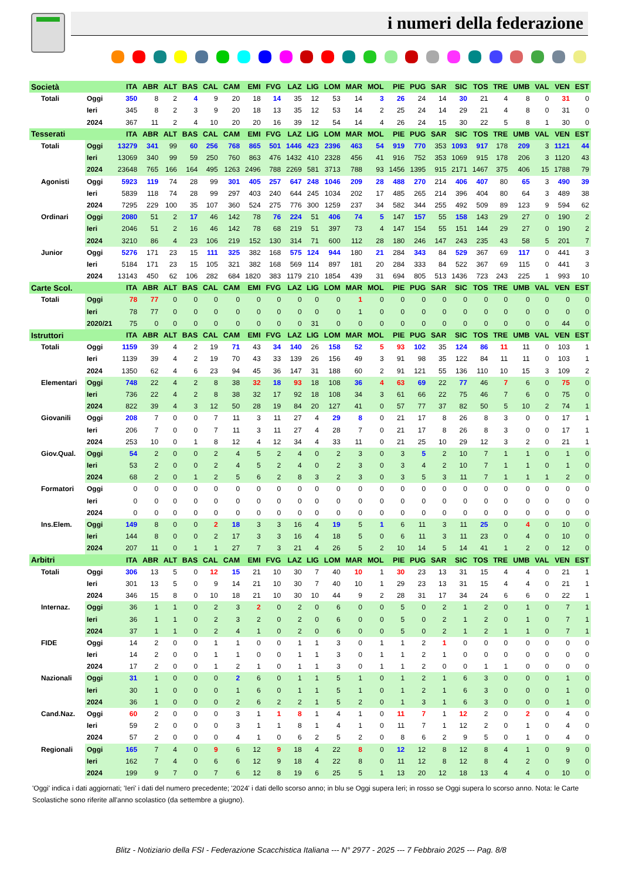i numeri della federazione
| Società | | ITA | ABR | ALT | BAS | CAL | CAM | EMI | FVG | LAZ | LIG | LOM | MAR | MOL | PIE | PUG | SAR | SIC | TOS | TRE | UMB | VAL | VEN | EST |
| --- | --- | --- | --- | --- | --- | --- | --- | --- | --- | --- | --- | --- | --- | --- | --- | --- | --- | --- | --- | --- | --- | --- | --- | --- |
| Totali | Oggi | 350 | 8 | 2 | 4 | 9 | 20 | 18 | 14 | 35 | 12 | 53 | 14 | 3 | 26 | 24 | 14 | 30 | 21 | 4 | 8 | 0 | 31 | 0 |
| | Ieri | 345 | 8 | 2 | 3 | 9 | 20 | 18 | 13 | 35 | 12 | 53 | 14 | 2 | 25 | 24 | 14 | 29 | 21 | 4 | 8 | 0 | 31 | 0 |
| | 2024 | 367 | 11 | 2 | 4 | 10 | 20 | 20 | 16 | 39 | 12 | 54 | 14 | 4 | 26 | 24 | 15 | 30 | 22 | 5 | 8 | 1 | 30 | 0 |
| Tesserati | | ITA | ABR | ALT | BAS | CAL | CAM | EMI | FVG | LAZ | LIG | LOM | MAR | MOL | PIE | PUG | SAR | SIC | TOS | TRE | UMB | VAL | VEN | EST |
| Totali | Oggi | 13279 | 341 | 99 | 60 | 256 | 768 | 865 | 501 | 1446 | 423 | 2396 | 463 | 54 | 919 | 770 | 353 | 1093 | 917 | 178 | 209 | 3 | 1121 | 44 |
| | Ieri | 13069 | 340 | 99 | 59 | 250 | 760 | 863 | 476 | 1432 | 410 | 2328 | 456 | 41 | 916 | 752 | 353 | 1069 | 915 | 178 | 206 | 3 | 1120 | 43 |
| | 2024 | 23648 | 765 | 166 | 164 | 495 | 1263 | 2496 | 788 | 2269 | 581 | 3713 | 788 | 93 | 1456 | 1395 | 915 | 2171 | 1467 | 375 | 406 | 15 | 1788 | 79 |
| Agonisti | Oggi | 5923 | 119 | 74 | 28 | 99 | 301 | 405 | 257 | 647 | 248 | 1046 | 209 | 28 | 488 | 270 | 214 | 406 | 407 | 80 | 65 | 3 | 490 | 39 |
| | Ieri | 5839 | 118 | 74 | 28 | 99 | 297 | 403 | 240 | 644 | 245 | 1034 | 202 | 17 | 485 | 265 | 214 | 396 | 404 | 80 | 64 | 3 | 489 | 38 |
| | 2024 | 7295 | 229 | 100 | 35 | 107 | 360 | 524 | 275 | 776 | 300 | 1259 | 237 | 34 | 582 | 344 | 255 | 492 | 509 | 89 | 123 | 9 | 594 | 62 |
| Ordinari | Oggi | 2080 | 51 | 2 | 17 | 46 | 142 | 78 | 76 | 224 | 51 | 406 | 74 | 5 | 147 | 157 | 55 | 158 | 143 | 29 | 27 | 0 | 190 | 2 |
| | Ieri | 2046 | 51 | 2 | 16 | 46 | 142 | 78 | 68 | 219 | 51 | 397 | 73 | 4 | 147 | 154 | 55 | 151 | 144 | 29 | 27 | 0 | 190 | 2 |
| | 2024 | 3210 | 86 | 4 | 23 | 106 | 219 | 152 | 130 | 314 | 71 | 600 | 112 | 28 | 180 | 246 | 147 | 243 | 235 | 43 | 58 | 5 | 201 | 7 |
| Junior | Oggi | 5276 | 171 | 23 | 15 | 111 | 325 | 382 | 168 | 575 | 124 | 944 | 180 | 21 | 284 | 343 | 84 | 529 | 367 | 69 | 117 | 0 | 441 | 3 |
| | Ieri | 5184 | 171 | 23 | 15 | 105 | 321 | 382 | 168 | 569 | 114 | 897 | 181 | 20 | 284 | 333 | 84 | 522 | 367 | 69 | 115 | 0 | 441 | 3 |
| | 2024 | 13143 | 450 | 62 | 106 | 282 | 684 | 1820 | 383 | 1179 | 210 | 1854 | 439 | 31 | 694 | 805 | 513 | 1436 | 723 | 243 | 225 | 1 | 993 | 10 |
| Carte Scol. | | ITA | ABR | ALT | BAS | CAL | CAM | EMI | FVG | LAZ | LIG | LOM | MAR | MOL | PIE | PUG | SAR | SIC | TOS | TRE | UMB | VAL | VEN | EST |
| Totali | Oggi | 78 | 77 | 0 | 0 | 0 | 0 | 0 | 0 | 0 | 0 | 0 | 1 | 0 | 0 | 0 | 0 | 0 | 0 | 0 | 0 | 0 | 0 | 0 |
| | Ieri | 78 | 77 | 0 | 0 | 0 | 0 | 0 | 0 | 0 | 0 | 0 | 1 | 0 | 0 | 0 | 0 | 0 | 0 | 0 | 0 | 0 | 0 | 0 |
| | 2020/21 | 75 | 0 | 0 | 0 | 0 | 0 | 0 | 0 | 0 | 31 | 0 | 0 | 0 | 0 | 0 | 0 | 0 | 0 | 0 | 0 | 0 | 44 | 0 |
| Istruttori | | ITA | ABR | ALT | BAS | CAL | CAM | EMI | FVG | LAZ | LIG | LOM | MAR | MOL | PIE | PUG | SAR | SIC | TOS | TRE | UMB | VAL | VEN | EST |
| Totali | Oggi | 1159 | 39 | 4 | 2 | 19 | 71 | 43 | 34 | 140 | 26 | 158 | 52 | 5 | 93 | 102 | 35 | 124 | 86 | 11 | 11 | 0 | 103 | 1 |
| | Ieri | 1139 | 39 | 4 | 2 | 19 | 70 | 43 | 33 | 139 | 26 | 156 | 49 | 3 | 91 | 98 | 35 | 122 | 84 | 11 | 11 | 0 | 103 | 1 |
| | 2024 | 1350 | 62 | 4 | 6 | 23 | 94 | 45 | 36 | 147 | 31 | 188 | 60 | 2 | 91 | 121 | 55 | 136 | 110 | 10 | 15 | 3 | 109 | 2 |
| Elementari | Oggi | 748 | 22 | 4 | 2 | 8 | 38 | 32 | 18 | 93 | 18 | 108 | 36 | 4 | 63 | 69 | 22 | 77 | 46 | 7 | 6 | 0 | 75 | 0 |
| | Ieri | 736 | 22 | 4 | 2 | 8 | 38 | 32 | 17 | 92 | 18 | 108 | 34 | 3 | 61 | 66 | 22 | 75 | 46 | 7 | 6 | 0 | 75 | 0 |
| | 2024 | 822 | 39 | 4 | 3 | 12 | 50 | 28 | 19 | 84 | 20 | 127 | 41 | 0 | 57 | 77 | 37 | 82 | 50 | 5 | 10 | 2 | 74 | 1 |
| Giovanili | Oggi | 208 | 7 | 0 | 0 | 7 | 11 | 3 | 11 | 27 | 4 | 29 | 8 | 0 | 21 | 17 | 8 | 26 | 8 | 3 | 0 | 0 | 17 | 1 |
| | Ieri | 206 | 7 | 0 | 0 | 7 | 11 | 3 | 11 | 27 | 4 | 28 | 7 | 0 | 21 | 17 | 8 | 26 | 8 | 3 | 0 | 0 | 17 | 1 |
| | 2024 | 253 | 10 | 0 | 1 | 8 | 12 | 4 | 12 | 34 | 4 | 33 | 11 | 0 | 21 | 25 | 10 | 29 | 12 | 3 | 2 | 0 | 21 | 1 |
| Giov.Qual. | Oggi | 54 | 2 | 0 | 0 | 2 | 4 | 5 | 2 | 4 | 0 | 2 | 3 | 0 | 3 | 5 | 2 | 10 | 7 | 1 | 1 | 0 | 1 | 0 |
| | Ieri | 53 | 2 | 0 | 0 | 2 | 4 | 5 | 2 | 4 | 0 | 2 | 3 | 0 | 3 | 4 | 2 | 10 | 7 | 1 | 1 | 0 | 1 | 0 |
| | 2024 | 68 | 2 | 0 | 1 | 2 | 5 | 6 | 2 | 8 | 3 | 2 | 3 | 0 | 3 | 5 | 3 | 11 | 7 | 1 | 1 | 1 | 2 | 0 |
| Formatori | Oggi | 0 | 0 | 0 | 0 | 0 | 0 | 0 | 0 | 0 | 0 | 0 | 0 | 0 | 0 | 0 | 0 | 0 | 0 | 0 | 0 | 0 | 0 | 0 |
| | Ieri | 0 | 0 | 0 | 0 | 0 | 0 | 0 | 0 | 0 | 0 | 0 | 0 | 0 | 0 | 0 | 0 | 0 | 0 | 0 | 0 | 0 | 0 | 0 |
| | 2024 | 0 | 0 | 0 | 0 | 0 | 0 | 0 | 0 | 0 | 0 | 0 | 0 | 0 | 0 | 0 | 0 | 0 | 0 | 0 | 0 | 0 | 0 | 0 |
| Ins.Elem. | Oggi | 149 | 8 | 0 | 0 | 2 | 18 | 3 | 3 | 16 | 4 | 19 | 5 | 1 | 6 | 11 | 3 | 11 | 25 | 0 | 4 | 0 | 10 | 0 |
| | Ieri | 144 | 8 | 0 | 0 | 2 | 17 | 3 | 3 | 16 | 4 | 18 | 5 | 0 | 6 | 11 | 3 | 11 | 23 | 0 | 4 | 0 | 10 | 0 |
| | 2024 | 207 | 11 | 0 | 1 | 1 | 27 | 7 | 3 | 21 | 4 | 26 | 5 | 2 | 10 | 14 | 5 | 14 | 41 | 1 | 2 | 0 | 12 | 0 |
| Arbitri | | ITA | ABR | ALT | BAS | CAL | CAM | EMI | FVG | LAZ | LIG | LOM | MAR | MOL | PIE | PUG | SAR | SIC | TOS | TRE | UMB | VAL | VEN | EST |
| Totali | Oggi | 306 | 13 | 5 | 0 | 12 | 15 | 21 | 10 | 30 | 7 | 40 | 10 | 1 | 30 | 23 | 13 | 31 | 15 | 4 | 4 | 0 | 21 | 1 |
| | Ieri | 301 | 13 | 5 | 0 | 9 | 14 | 21 | 10 | 30 | 7 | 40 | 10 | 1 | 29 | 23 | 13 | 31 | 15 | 4 | 4 | 0 | 21 | 1 |
| | 2024 | 346 | 15 | 8 | 0 | 10 | 18 | 21 | 10 | 30 | 10 | 44 | 9 | 2 | 28 | 31 | 17 | 34 | 24 | 6 | 6 | 0 | 22 | 1 |
| Internaz. | Oggi | 36 | 1 | 1 | 0 | 2 | 3 | 2 | 0 | 2 | 0 | 6 | 0 | 0 | 5 | 0 | 2 | 1 | 2 | 0 | 1 | 0 | 7 | 1 |
| | Ieri | 36 | 1 | 1 | 0 | 2 | 3 | 2 | 0 | 2 | 0 | 6 | 0 | 0 | 5 | 0 | 2 | 1 | 2 | 0 | 1 | 0 | 7 | 1 |
| | 2024 | 37 | 1 | 1 | 0 | 2 | 4 | 1 | 0 | 2 | 0 | 6 | 0 | 0 | 5 | 0 | 2 | 1 | 2 | 1 | 1 | 0 | 7 | 1 |
| FIDE | Oggi | 14 | 2 | 0 | 0 | 1 | 1 | 0 | 0 | 1 | 1 | 3 | 0 | 1 | 1 | 2 | 1 | 0 | 0 | 0 | 0 | 0 | 0 | 0 |
| | Ieri | 14 | 2 | 0 | 0 | 1 | 1 | 0 | 0 | 1 | 1 | 3 | 0 | 1 | 1 | 2 | 1 | 0 | 0 | 0 | 0 | 0 | 0 | 0 |
| | 2024 | 17 | 2 | 0 | 0 | 1 | 2 | 1 | 0 | 1 | 1 | 3 | 0 | 1 | 1 | 2 | 0 | 0 | 1 | 1 | 0 | 0 | 0 | 0 |
| Nazionali | Oggi | 31 | 1 | 0 | 0 | 0 | 2 | 6 | 0 | 1 | 1 | 5 | 1 | 0 | 1 | 2 | 1 | 6 | 3 | 0 | 0 | 0 | 1 | 0 |
| | Ieri | 30 | 1 | 0 | 0 | 0 | 1 | 6 | 0 | 1 | 1 | 5 | 1 | 0 | 1 | 2 | 1 | 6 | 3 | 0 | 0 | 0 | 1 | 0 |
| | 2024 | 36 | 1 | 0 | 0 | 0 | 2 | 6 | 2 | 2 | 1 | 5 | 2 | 0 | 1 | 3 | 1 | 6 | 3 | 0 | 0 | 0 | 1 | 0 |
| Cand.Naz. | Oggi | 60 | 2 | 0 | 0 | 0 | 3 | 1 | 1 | 8 | 1 | 4 | 1 | 0 | 11 | 7 | 1 | 12 | 2 | 0 | 2 | 0 | 4 | 0 |
| | Ieri | 59 | 2 | 0 | 0 | 0 | 3 | 1 | 1 | 8 | 1 | 4 | 1 | 0 | 11 | 7 | 1 | 12 | 2 | 0 | 1 | 0 | 4 | 0 |
| | 2024 | 57 | 2 | 0 | 0 | 0 | 4 | 1 | 0 | 6 | 2 | 5 | 2 | 0 | 8 | 6 | 2 | 9 | 5 | 0 | 1 | 0 | 4 | 0 |
| Regionali | Oggi | 165 | 7 | 4 | 0 | 9 | 6 | 12 | 9 | 18 | 4 | 22 | 8 | 0 | 12 | 12 | 8 | 12 | 8 | 4 | 1 | 0 | 9 | 0 |
| | Ieri | 162 | 7 | 4 | 0 | 6 | 6 | 12 | 9 | 18 | 4 | 22 | 8 | 0 | 11 | 12 | 8 | 12 | 8 | 4 | 2 | 0 | 9 | 0 |
| | 2024 | 199 | 9 | 7 | 0 | 7 | 6 | 12 | 8 | 19 | 6 | 25 | 5 | 1 | 13 | 20 | 12 | 18 | 13 | 4 | 4 | 0 | 10 | 0 |
'Oggi' indica i dati aggiornati; 'Ieri' i dati del numero precedente; '2024' i dati dello scorso anno; in blu se Oggi supera Ieri; in rosso se Oggi supera lo scorso anno. Nota: le Carte Scolastiche sono riferite all'anno scolastico (da settembre a giugno).
Blitz - Notiziario della FSI - Federazione Scacchistica Italiana --- N° 2977 - 2025 --- 7 Febbraio 2025 --- Pag. 8/8